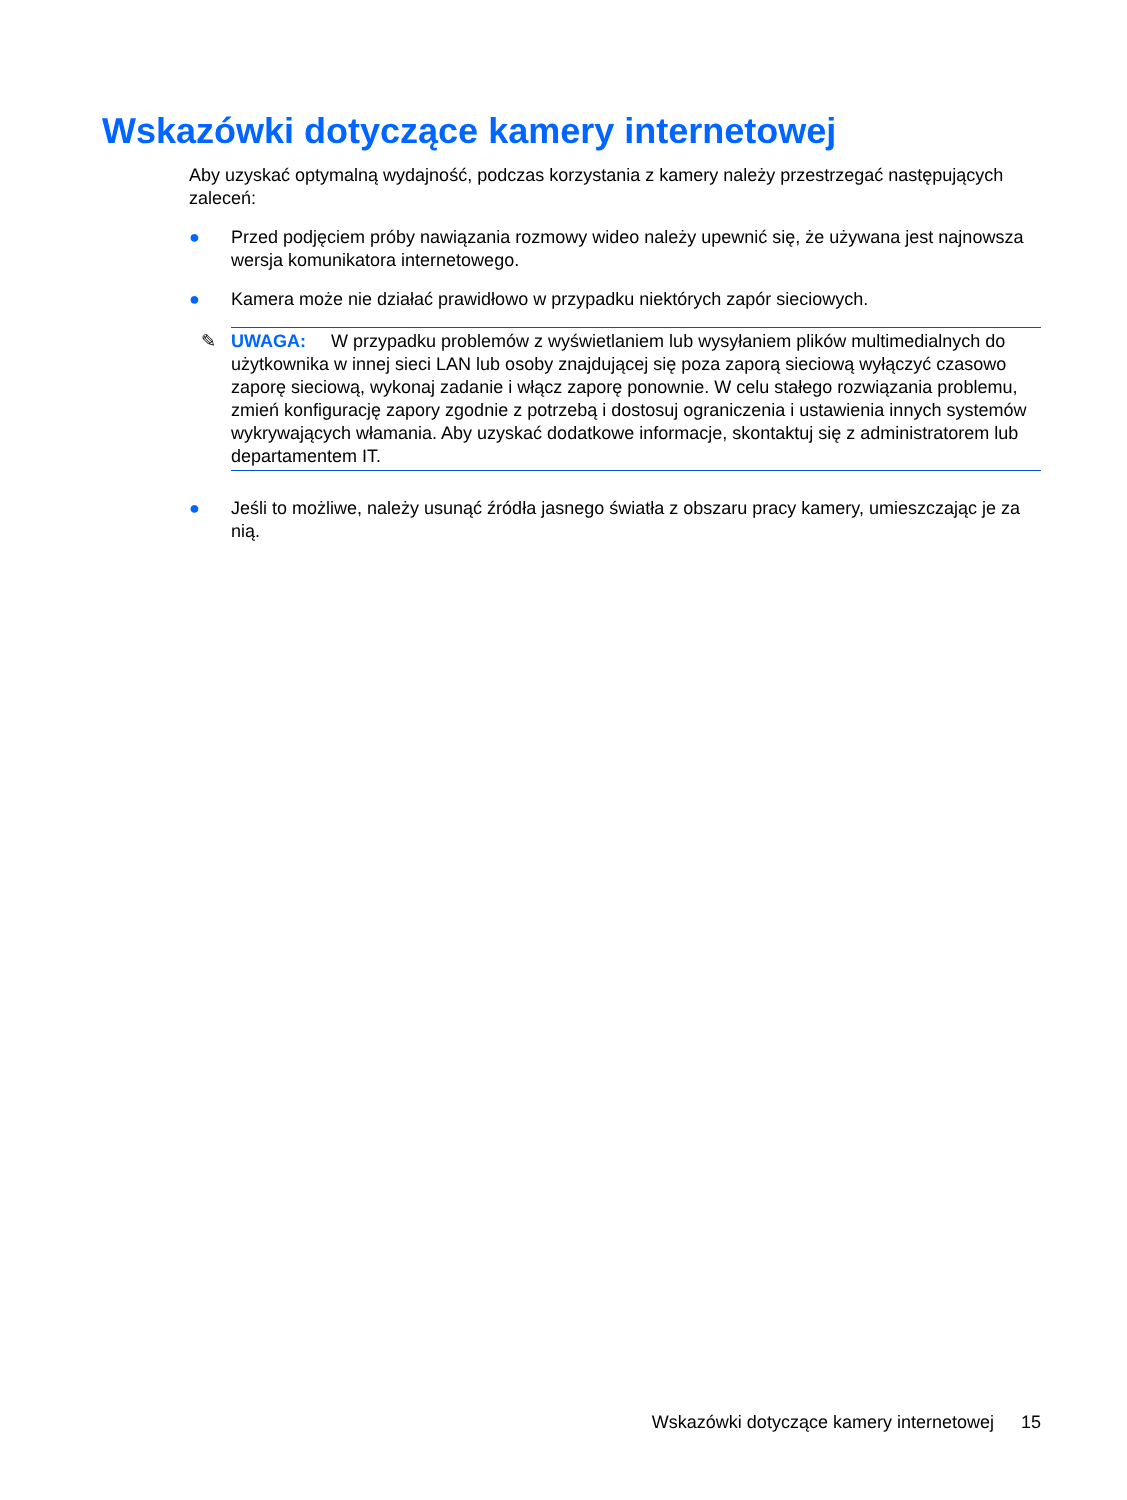Wskazówki dotyczące kamery internetowej
Aby uzyskać optymalną wydajność, podczas korzystania z kamery należy przestrzegać następujących zaleceń:
● Przed podjęciem próby nawiązania rozmowy wideo należy upewnić się, że używana jest najnowsza wersja komunikatora internetowego.
● Kamera może nie działać prawidłowo w przypadku niektórych zapór sieciowych.
✎ UWAGA: W przypadku problemów z wyświetlaniem lub wysyłaniem plików multimedialnych do użytkownika w innej sieci LAN lub osoby znajdującej się poza zaporą sieciową wyłączyć czasowo zaporę sieciową, wykonaj zadanie i włącz zaporę ponownie. W celu stałego rozwiązania problemu, zmień konfigurację zapory zgodnie z potrzebą i dostosuj ograniczenia i ustawienia innych systemów wykrywających włamania. Aby uzyskać dodatkowe informacje, skontaktuj się z administratorem lub departamentem IT.
● Jeśli to możliwe, należy usunąć źródła jasnego światła z obszaru pracy kamery, umieszczając je za nią.
Wskazówki dotyczące kamery internetowej 15